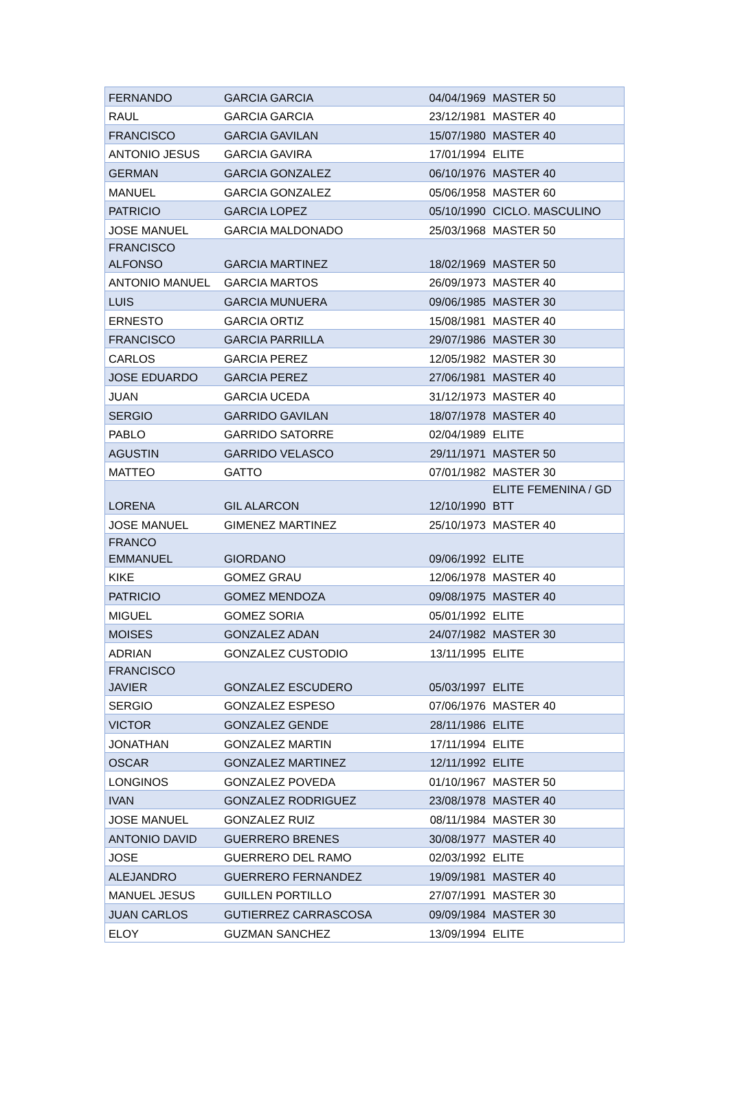| FERNANDO | GARCIA GARCIA | 04/04/1969 | MASTER 50 |
| RAUL | GARCIA GARCIA | 23/12/1981 | MASTER 40 |
| FRANCISCO | GARCIA GAVILAN | 15/07/1980 | MASTER 40 |
| ANTONIO JESUS | GARCIA GAVIRA | 17/01/1994 | ELITE |
| GERMAN | GARCIA GONZALEZ | 06/10/1976 | MASTER 40 |
| MANUEL | GARCIA GONZALEZ | 05/06/1958 | MASTER 60 |
| PATRICIO | GARCIA LOPEZ | 05/10/1990 | CICLO. MASCULINO |
| JOSE MANUEL | GARCIA MALDONADO | 25/03/1968 | MASTER 50 |
| FRANCISCO ALFONSO | GARCIA MARTINEZ | 18/02/1969 | MASTER 50 |
| ANTONIO MANUEL | GARCIA MARTOS | 26/09/1973 | MASTER 40 |
| LUIS | GARCIA MUNUERA | 09/06/1985 | MASTER 30 |
| ERNESTO | GARCIA ORTIZ | 15/08/1981 | MASTER 40 |
| FRANCISCO | GARCIA PARRILLA | 29/07/1986 | MASTER 30 |
| CARLOS | GARCIA PEREZ | 12/05/1982 | MASTER 30 |
| JOSE EDUARDO | GARCIA PEREZ | 27/06/1981 | MASTER 40 |
| JUAN | GARCIA UCEDA | 31/12/1973 | MASTER 40 |
| SERGIO | GARRIDO GAVILAN | 18/07/1978 | MASTER 40 |
| PABLO | GARRIDO SATORRE | 02/04/1989 | ELITE |
| AGUSTIN | GARRIDO VELASCO | 29/11/1971 | MASTER 50 |
| MATTEO | GATTO | 07/01/1982 | MASTER 30 |
| LORENA | GIL ALARCON | 12/10/1990 | ELITE FEMENINA / GD BTT |
| JOSE MANUEL | GIMENEZ MARTINEZ | 25/10/1973 | MASTER 40 |
| FRANCO EMMANUEL | GIORDANO | 09/06/1992 | ELITE |
| KIKE | GOMEZ GRAU | 12/06/1978 | MASTER 40 |
| PATRICIO | GOMEZ MENDOZA | 09/08/1975 | MASTER 40 |
| MIGUEL | GOMEZ SORIA | 05/01/1992 | ELITE |
| MOISES | GONZALEZ ADAN | 24/07/1982 | MASTER 30 |
| ADRIAN | GONZALEZ CUSTODIO | 13/11/1995 | ELITE |
| FRANCISCO JAVIER | GONZALEZ ESCUDERO | 05/03/1997 | ELITE |
| SERGIO | GONZALEZ ESPESO | 07/06/1976 | MASTER 40 |
| VICTOR | GONZALEZ GENDE | 28/11/1986 | ELITE |
| JONATHAN | GONZALEZ MARTIN | 17/11/1994 | ELITE |
| OSCAR | GONZALEZ MARTINEZ | 12/11/1992 | ELITE |
| LONGINOS | GONZALEZ POVEDA | 01/10/1967 | MASTER 50 |
| IVAN | GONZALEZ RODRIGUEZ | 23/08/1978 | MASTER 40 |
| JOSE MANUEL | GONZALEZ RUIZ | 08/11/1984 | MASTER 30 |
| ANTONIO DAVID | GUERRERO BRENES | 30/08/1977 | MASTER 40 |
| JOSE | GUERRERO DEL RAMO | 02/03/1992 | ELITE |
| ALEJANDRO | GUERRERO FERNANDEZ | 19/09/1981 | MASTER 40 |
| MANUEL JESUS | GUILLEN PORTILLO | 27/07/1991 | MASTER 30 |
| JUAN CARLOS | GUTIERREZ CARRASCOSA | 09/09/1984 | MASTER 30 |
| ELOY | GUZMAN SANCHEZ | 13/09/1994 | ELITE |